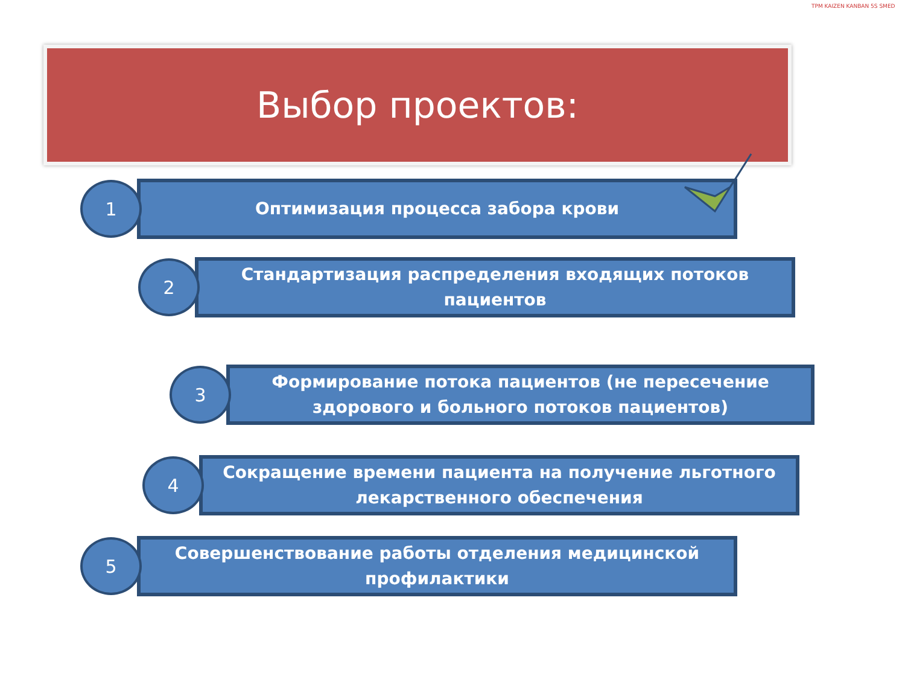TPM KAIZEN KANBAN 5S SMED
Выбор проектов:
1
Оптимизация процесса забора крови
2
Стандартизация распределения входящих потоков пациентов
3
Формирование потока пациентов (не пересечение здорового и больного потоков пациентов)
4
Сокращение времени пациента на получение льготного лекарственного обеспечения
5
Совершенствование работы отделения медицинской профилактики